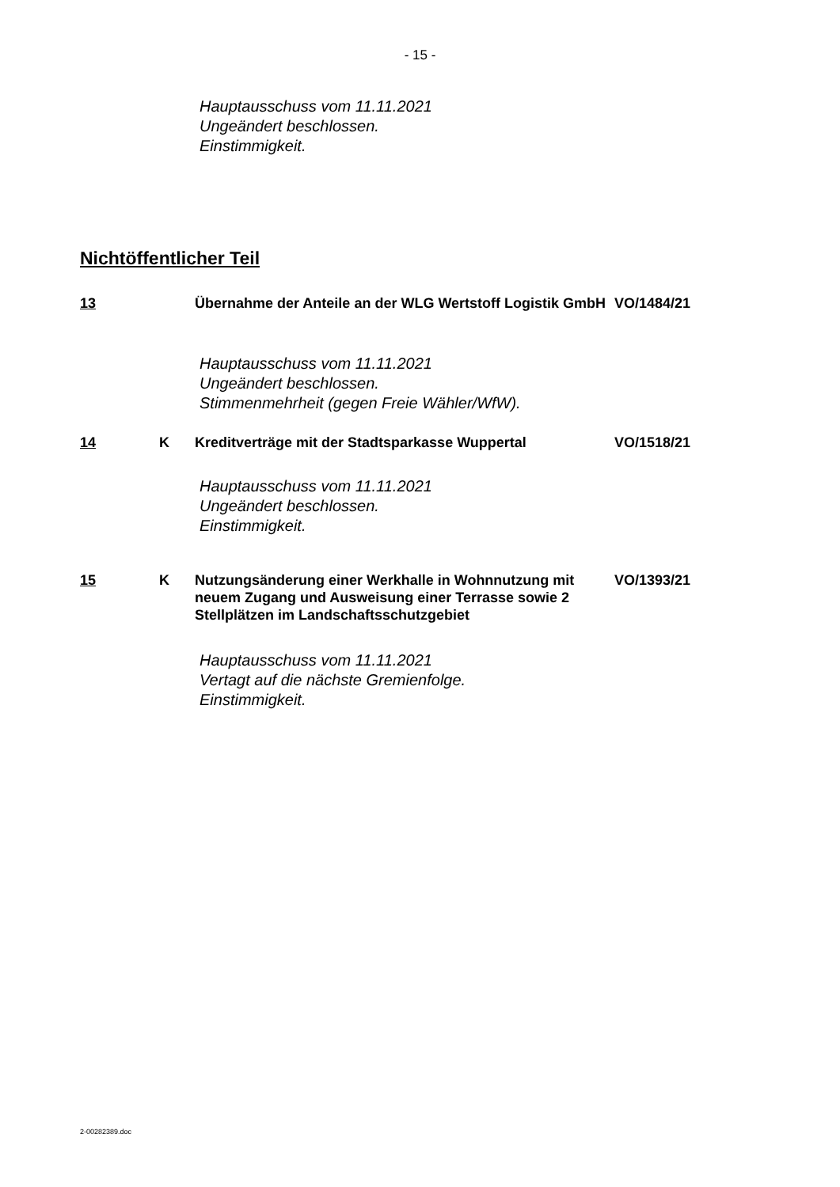- 15 -
Hauptausschuss vom 11.11.2021
Ungeändert beschlossen.
Einstimmigkeit.
Nichtöffentlicher Teil
13 Übernahme der Anteile an der WLG Wertstoff Logistik GmbH
VO/1484/21
Hauptausschuss vom 11.11.2021
Ungeändert beschlossen.
Stimmenmehrheit (gegen Freie Wähler/WfW).
14 K Kreditverträge mit der Stadtsparkasse Wuppertal VO/1518/21
Hauptausschuss vom 11.11.2021
Ungeändert beschlossen.
Einstimmigkeit.
15 K Nutzungsänderung einer Werkhalle in Wohnnutzung mit neuem Zugang und Ausweisung einer Terrasse sowie 2 Stellplätzen im Landschaftsschutzgebiet
VO/1393/21
Hauptausschuss vom 11.11.2021
Vertagt auf die nächste Gremienfolge.
Einstimmigkeit.
2-00282389.doc